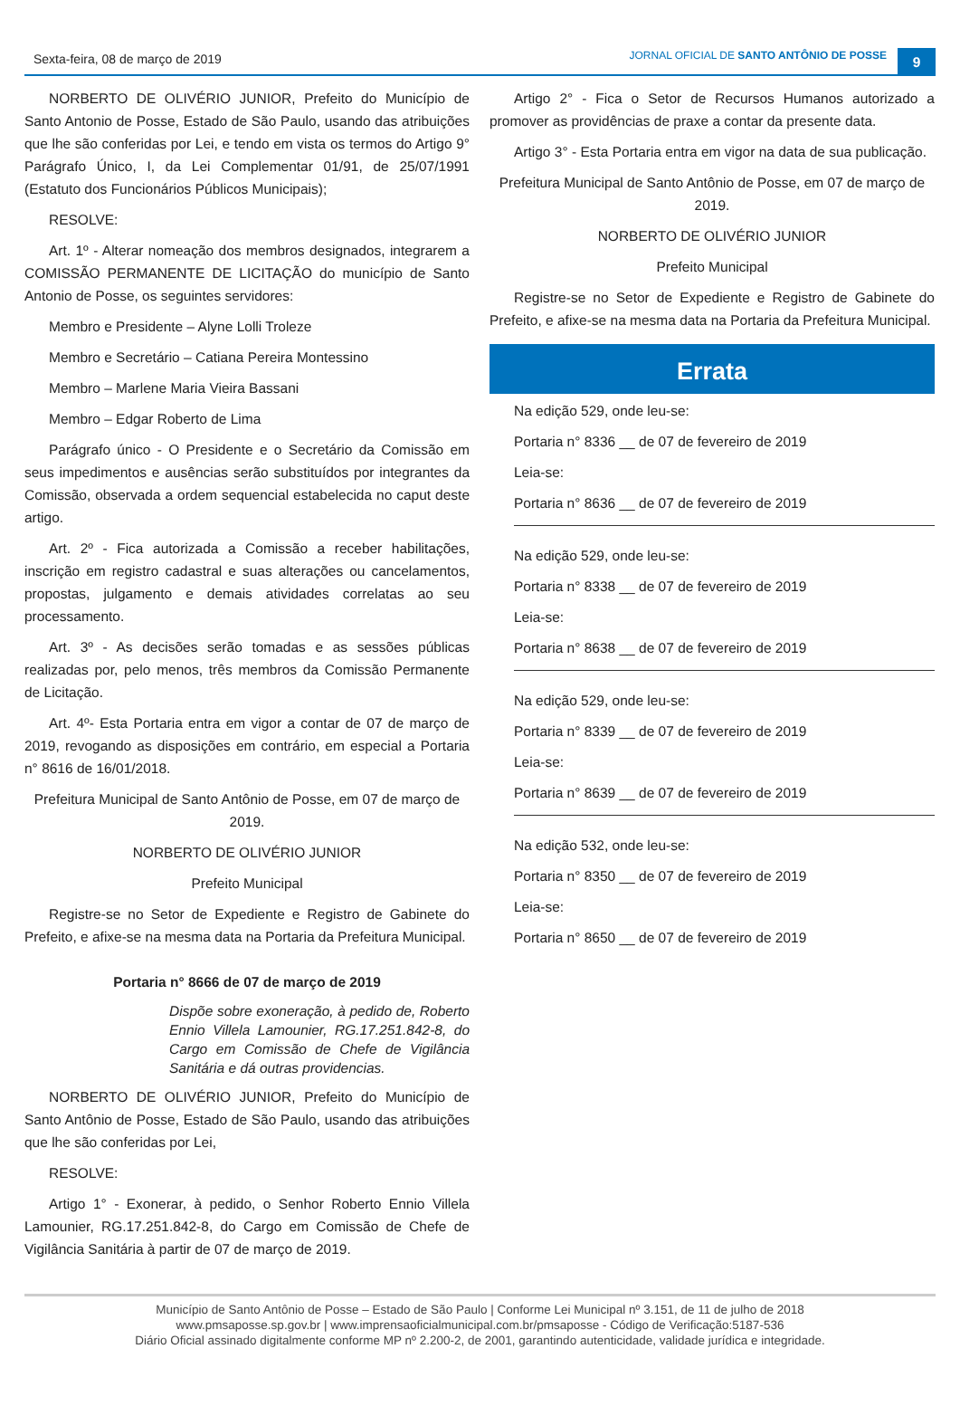Sexta-feira, 08 de março de 2019
JORNAL OFICIAL DE SANTO ANTÔNIO DE POSSE
9
NORBERTO DE OLIVÉRIO JUNIOR, Prefeito do Município de Santo Antonio de Posse, Estado de São Paulo, usando das atribuições que lhe são conferidas por Lei, e tendo em vista os termos do Artigo 9° Parágrafo Único, I, da Lei Complementar 01/91, de 25/07/1991 (Estatuto dos Funcionários Públicos Municipais);
RESOLVE:
Art. 1º - Alterar nomeação dos membros designados, integrarem a COMISSÃO PERMANENTE DE LICITAÇÃO do município de Santo Antonio de Posse, os seguintes servidores:
Membro e Presidente – Alyne Lolli Troleze
Membro e Secretário – Catiana Pereira Montessino
Membro – Marlene Maria Vieira Bassani
Membro – Edgar Roberto de Lima
Parágrafo único - O Presidente e o Secretário da Comissão em seus impedimentos e ausências serão substituídos por integrantes da Comissão, observada a ordem sequencial estabelecida no caput deste artigo.
Art. 2º - Fica autorizada a Comissão a receber habilitações, inscrição em registro cadastral e suas alterações ou cancelamentos, propostas, julgamento e demais atividades correlatas ao seu processamento.
Art. 3º - As decisões serão tomadas e as sessões públicas realizadas por, pelo menos, três membros da Comissão Permanente de Licitação.
Art. 4º- Esta Portaria entra em vigor a contar de 07 de março de 2019, revogando as disposições em contrário, em especial a Portaria n° 8616 de 16/01/2018.
Prefeitura Municipal de Santo Antônio de Posse, em 07 de março de 2019.
NORBERTO DE OLIVÉRIO JUNIOR
Prefeito Municipal
Registre-se no Setor de Expediente e Registro de Gabinete do Prefeito, e afixe-se na mesma data na Portaria da Prefeitura Municipal.
Portaria n° 8666 de 07 de março de 2019
Dispõe sobre exoneração, à pedido de, Roberto Ennio Villela Lamounier, RG.17.251.842-8, do Cargo em Comissão de Chefe de Vigilância Sanitária e dá outras providencias.
NORBERTO DE OLIVÉRIO JUNIOR, Prefeito do Município de Santo Antônio de Posse, Estado de São Paulo, usando das atribuições que lhe são conferidas por Lei,
RESOLVE:
Artigo 1° - Exonerar, à pedido, o Senhor Roberto Ennio Villela Lamounier, RG.17.251.842-8, do Cargo em Comissão de Chefe de Vigilância Sanitária à partir de 07 de março de 2019.
Artigo 2° - Fica o Setor de Recursos Humanos autorizado a promover as providências de praxe a contar da presente data.
Artigo 3° - Esta Portaria entra em vigor na data de sua publicação.
Prefeitura Municipal de Santo Antônio de Posse, em 07 de março de 2019.
NORBERTO DE OLIVÉRIO JUNIOR
Prefeito Municipal
Registre-se no Setor de Expediente e Registro de Gabinete do Prefeito, e afixe-se na mesma data na Portaria da Prefeitura Municipal.
Errata
Na edição 529, onde leu-se:
Portaria n° 8336 __ de 07 de fevereiro de 2019
Leia-se:
Portaria n° 8636 __ de 07 de fevereiro de 2019
Na edição 529, onde leu-se:
Portaria n° 8338 __ de 07 de fevereiro de 2019
Leia-se:
Portaria n° 8638 __ de 07 de fevereiro de 2019
Na edição 529, onde leu-se:
Portaria n° 8339 __ de 07 de fevereiro de 2019
Leia-se:
Portaria n° 8639 __ de 07 de fevereiro de 2019
Na edição 532, onde leu-se:
Portaria n° 8350 __ de 07 de fevereiro de 2019
Leia-se:
Portaria n° 8650 __ de 07 de fevereiro de 2019
Município de Santo Antônio de Posse – Estado de São Paulo | Conforme Lei Municipal nº 3.151, de 11 de julho de 2018
www.pmsaposse.sp.gov.br | www.imprensaoficialmunicipal.com.br/pmsaposse - Código de Verificação:5187-536
Diário Oficial assinado digitalmente conforme MP nº 2.200-2, de 2001, garantindo autenticidade, validade jurídica e integridade.